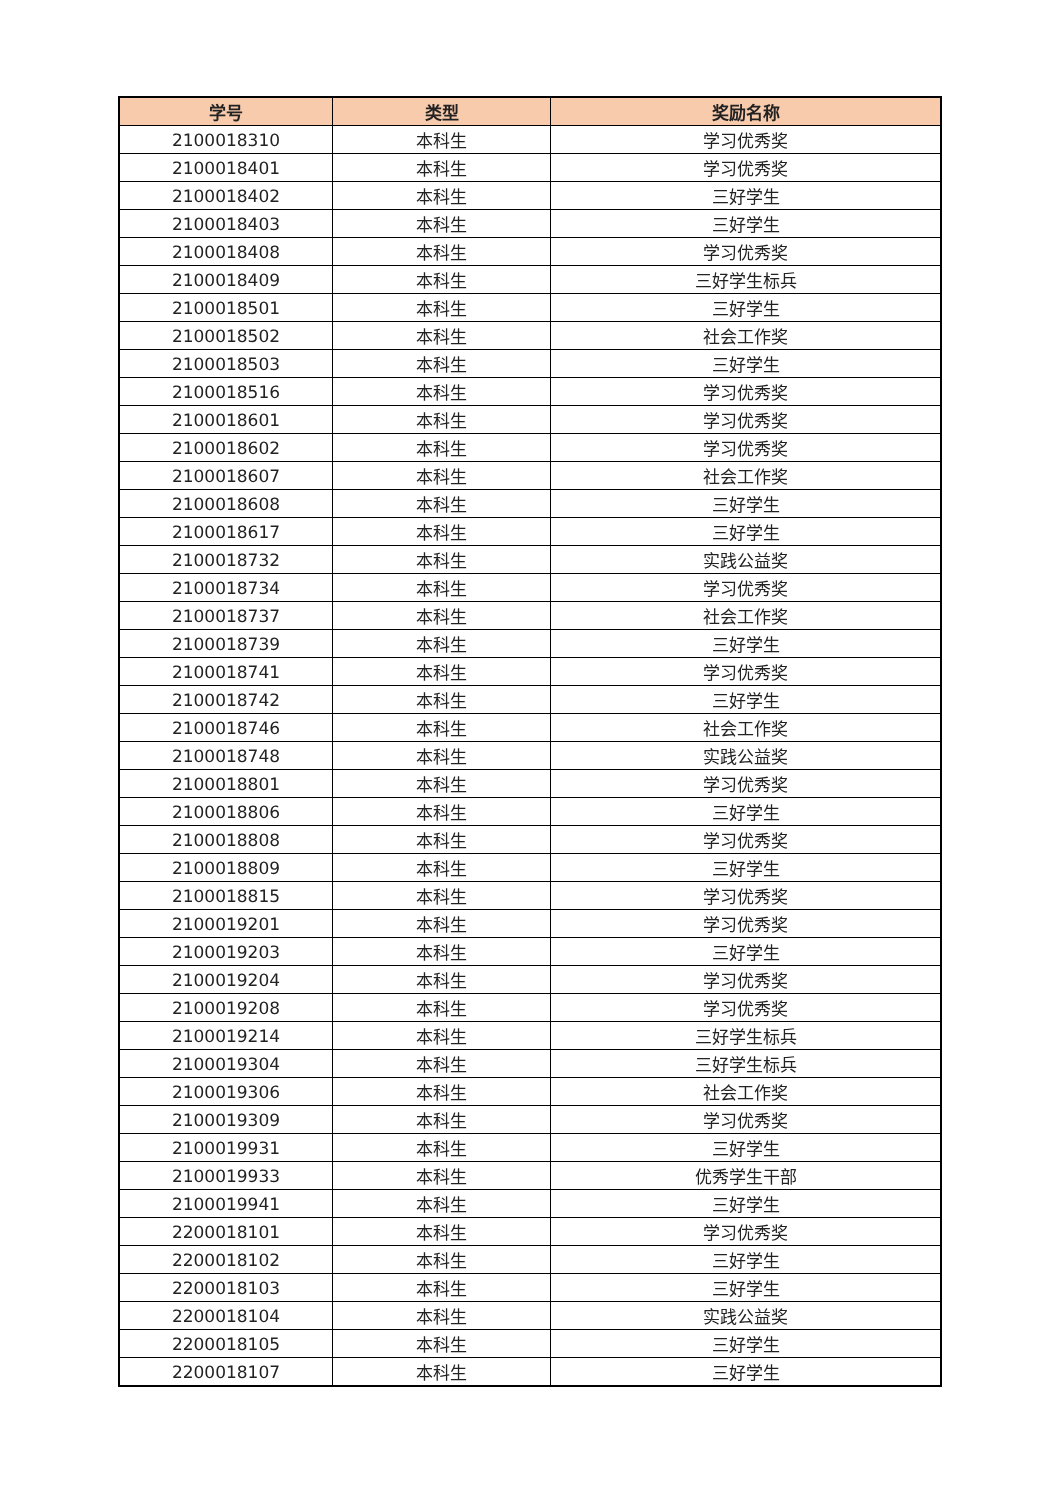| 学号 | 类型 | 奖励名称 |
| --- | --- | --- |
| 2100018310 | 本科生 | 学习优秀奖 |
| 2100018401 | 本科生 | 学习优秀奖 |
| 2100018402 | 本科生 | 三好学生 |
| 2100018403 | 本科生 | 三好学生 |
| 2100018408 | 本科生 | 学习优秀奖 |
| 2100018409 | 本科生 | 三好学生标兵 |
| 2100018501 | 本科生 | 三好学生 |
| 2100018502 | 本科生 | 社会工作奖 |
| 2100018503 | 本科生 | 三好学生 |
| 2100018516 | 本科生 | 学习优秀奖 |
| 2100018601 | 本科生 | 学习优秀奖 |
| 2100018602 | 本科生 | 学习优秀奖 |
| 2100018607 | 本科生 | 社会工作奖 |
| 2100018608 | 本科生 | 三好学生 |
| 2100018617 | 本科生 | 三好学生 |
| 2100018732 | 本科生 | 实践公益奖 |
| 2100018734 | 本科生 | 学习优秀奖 |
| 2100018737 | 本科生 | 社会工作奖 |
| 2100018739 | 本科生 | 三好学生 |
| 2100018741 | 本科生 | 学习优秀奖 |
| 2100018742 | 本科生 | 三好学生 |
| 2100018746 | 本科生 | 社会工作奖 |
| 2100018748 | 本科生 | 实践公益奖 |
| 2100018801 | 本科生 | 学习优秀奖 |
| 2100018806 | 本科生 | 三好学生 |
| 2100018808 | 本科生 | 学习优秀奖 |
| 2100018809 | 本科生 | 三好学生 |
| 2100018815 | 本科生 | 学习优秀奖 |
| 2100019201 | 本科生 | 学习优秀奖 |
| 2100019203 | 本科生 | 三好学生 |
| 2100019204 | 本科生 | 学习优秀奖 |
| 2100019208 | 本科生 | 学习优秀奖 |
| 2100019214 | 本科生 | 三好学生标兵 |
| 2100019304 | 本科生 | 三好学生标兵 |
| 2100019306 | 本科生 | 社会工作奖 |
| 2100019309 | 本科生 | 学习优秀奖 |
| 2100019931 | 本科生 | 三好学生 |
| 2100019933 | 本科生 | 优秀学生干部 |
| 2100019941 | 本科生 | 三好学生 |
| 2200018101 | 本科生 | 学习优秀奖 |
| 2200018102 | 本科生 | 三好学生 |
| 2200018103 | 本科生 | 三好学生 |
| 2200018104 | 本科生 | 实践公益奖 |
| 2200018105 | 本科生 | 三好学生 |
| 2200018107 | 本科生 | 三好学生 |